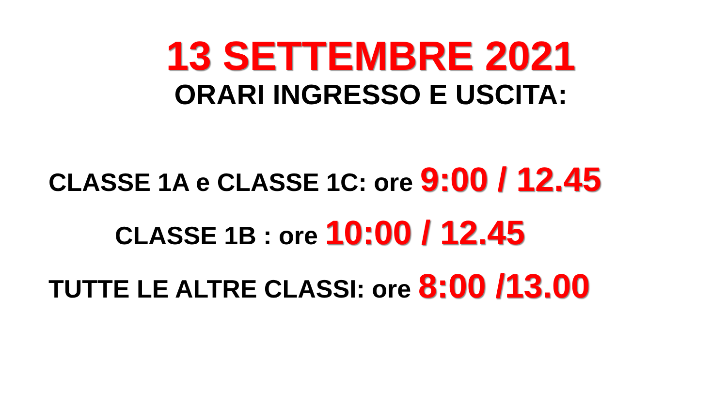13 SETTEMBRE 2021
ORARI INGRESSO E USCITA:
CLASSE 1A e CLASSE 1C: ore 9:00 / 12.45
CLASSE 1B : ore 10:00 / 12.45
TUTTE LE ALTRE CLASSI: ore 8:00 /13.00